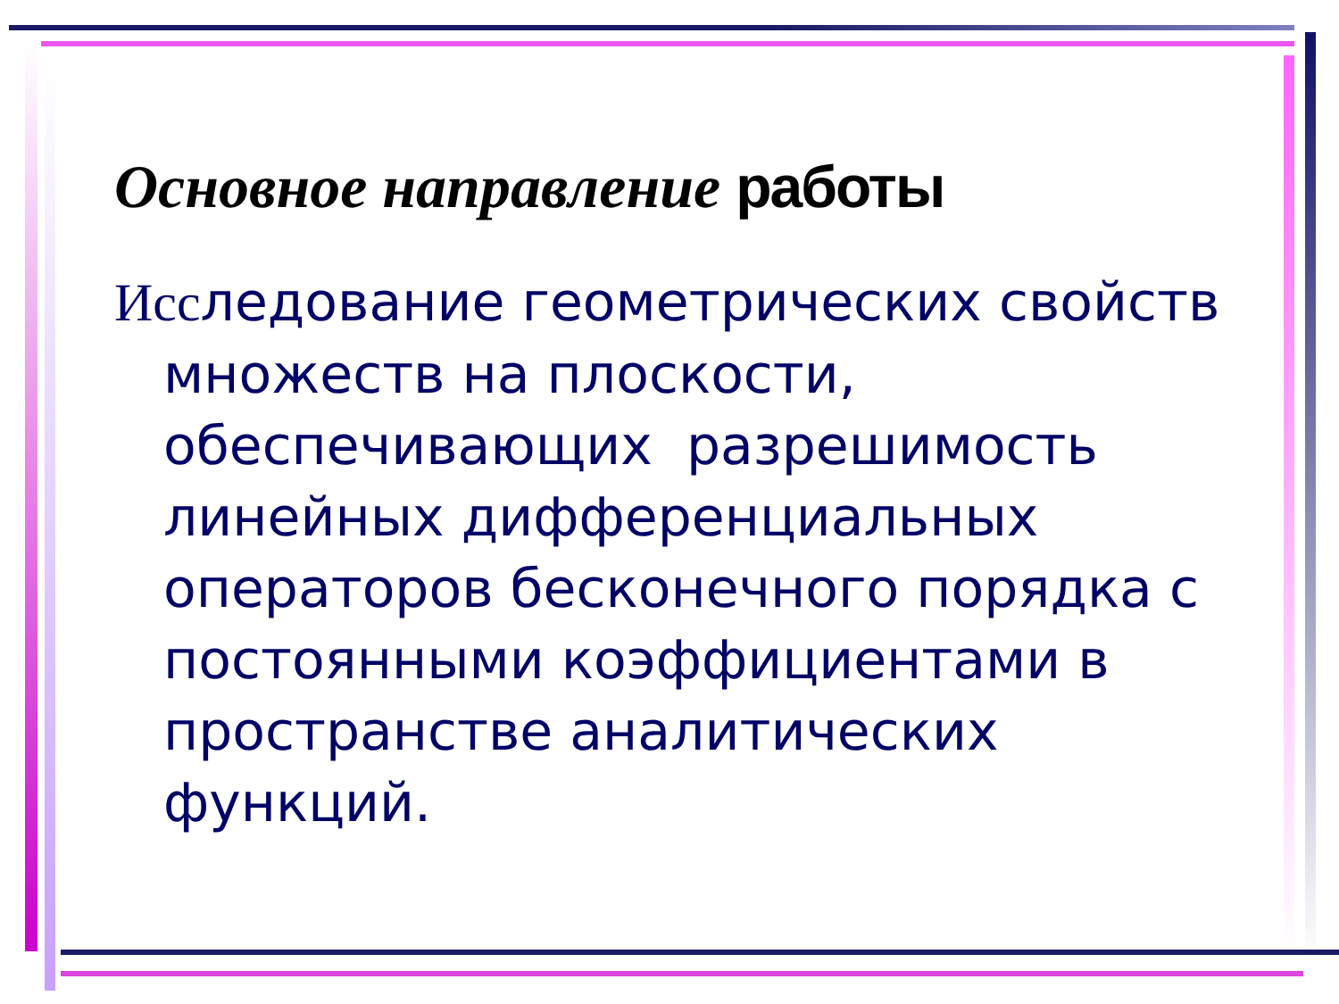Основное направление работы
Исследование геометрических свойств множеств на плоскости, обеспечивающих разрешимость линейных дифференциальных операторов бесконечного порядка с постоянными коэффициентами в пространстве аналитических функций.